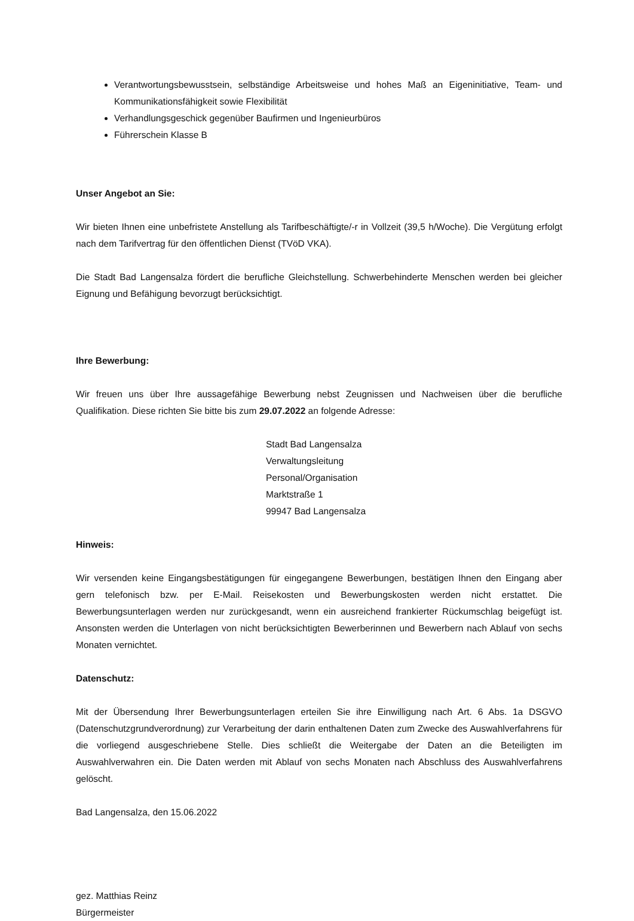Verantwortungsbewusstsein, selbständige Arbeitsweise und hohes Maß an Eigeninitiative, Team- und Kommunikationsfähigkeit sowie Flexibilität
Verhandlungsgeschick gegenüber Baufirmen und Ingenieurbüros
Führerschein Klasse B
Unser Angebot an Sie:
Wir bieten Ihnen eine unbefristete Anstellung als Tarifbeschäftigte/-r in Vollzeit (39,5 h/Woche). Die Vergütung erfolgt nach dem Tarifvertrag für den öffentlichen Dienst (TVöD VKA).
Die Stadt Bad Langensalza fördert die berufliche Gleichstellung. Schwerbehinderte Menschen werden bei gleicher Eignung und Befähigung bevorzugt berücksichtigt.
Ihre Bewerbung:
Wir freuen uns über Ihre aussagefähige Bewerbung nebst Zeugnissen und Nachweisen über die berufliche Qualifikation. Diese richten Sie bitte bis zum 29.07.2022 an folgende Adresse:
Stadt Bad Langensalza
Verwaltungsleitung
Personal/Organisation
Marktstraße 1
99947 Bad Langensalza
Hinweis:
Wir versenden keine Eingangsbestätigungen für eingegangene Bewerbungen, bestätigen Ihnen den Eingang aber gern telefonisch bzw. per E-Mail. Reisekosten und Bewerbungskosten werden nicht erstattet. Die Bewerbungsunterlagen werden nur zurückgesandt, wenn ein ausreichend frankierter Rückumschlag beigefügt ist. Ansonsten werden die Unterlagen von nicht berücksichtigten Bewerberinnen und Bewerbern nach Ablauf von sechs Monaten vernichtet.
Datenschutz:
Mit der Übersendung Ihrer Bewerbungsunterlagen erteilen Sie ihre Einwilligung nach Art. 6 Abs. 1a DSGVO (Datenschutzgrundverordnung) zur Verarbeitung der darin enthaltenen Daten zum Zwecke des Auswahlverfahrens für die vorliegend ausgeschriebene Stelle. Dies schließt die Weitergabe der Daten an die Beteiligten im Auswahlverwahren ein. Die Daten werden mit Ablauf von sechs Monaten nach Abschluss des Auswahlverfahrens gelöscht.
Bad Langensalza, den 15.06.2022
gez. Matthias Reinz
Bürgermeister